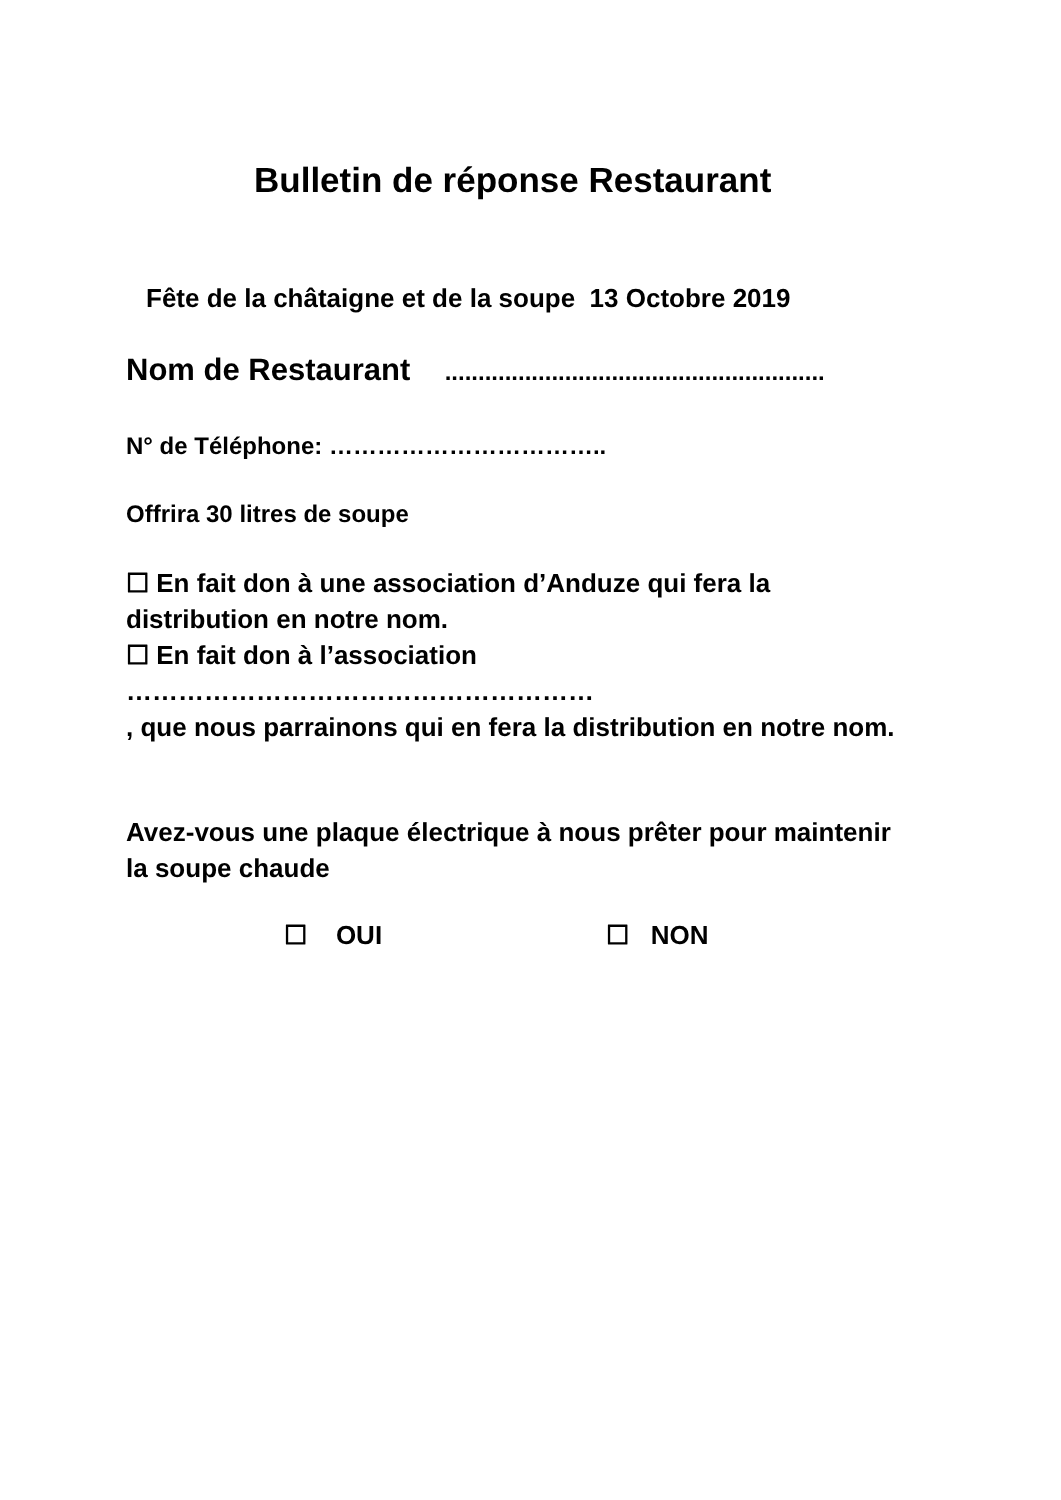Bulletin de réponse Restaurant
Fête de la châtaigne et de la soupe 13 Octobre 2019
Nom de Restaurant .........................................................
N° de Téléphone: ……………………………..
Offrira 30 litres de soupe
☐ En fait don à une association d’Anduze qui fera la
distribution en notre nom.
☐ En fait don à l’association
………………………………………………
, que nous parrainons qui en fera la distribution en notre nom.
Avez-vous une plaque électrique à nous prêter pour maintenir
la soupe chaude
☐ OUI ☐ NON